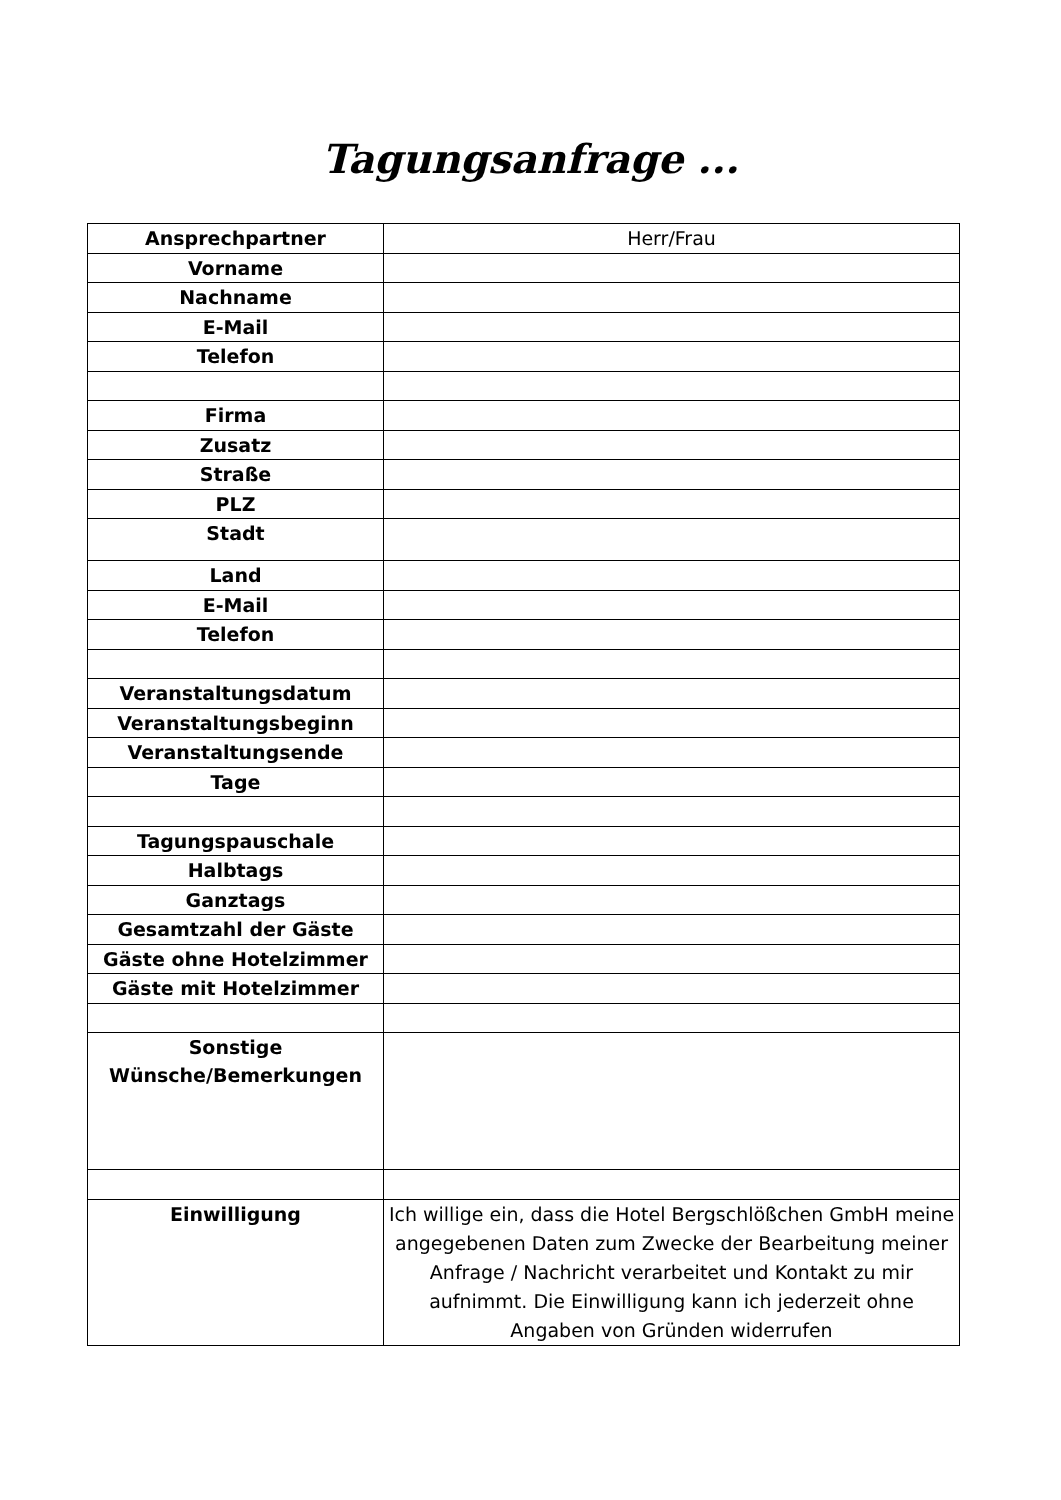Tagungsanfrage ...
| Ansprechpartner | Herr/Frau |
| Vorname | |
| Nachname | |
| E-Mail | |
| Telefon | |
| Firma | |
| Zusatz | |
| Straße | |
| PLZ | |
| Stadt | |
| Land | |
| E-Mail | |
| Telefon | |
| Veranstaltungsdatum | |
| Veranstaltungsbeginn | |
| Veranstaltungsende | |
| Tage | |
| Tagungspauschale | |
| Halbtags | |
| Ganztags | |
| Gesamtzahl der Gäste | |
| Gäste ohne Hotelzimmer | |
| Gäste mit Hotelzimmer | |
| Sonstige Wünsche/Bemerkungen | |
| Einwilligung | Ich willige ein, dass die Hotel Bergschlößchen GmbH meine angegebenen Daten zum Zwecke der Bearbeitung meiner Anfrage / Nachricht verarbeitet und Kontakt zu mir aufnimmt. Die Einwilligung kann ich jederzeit ohne Angaben von Gründen widerrufen |